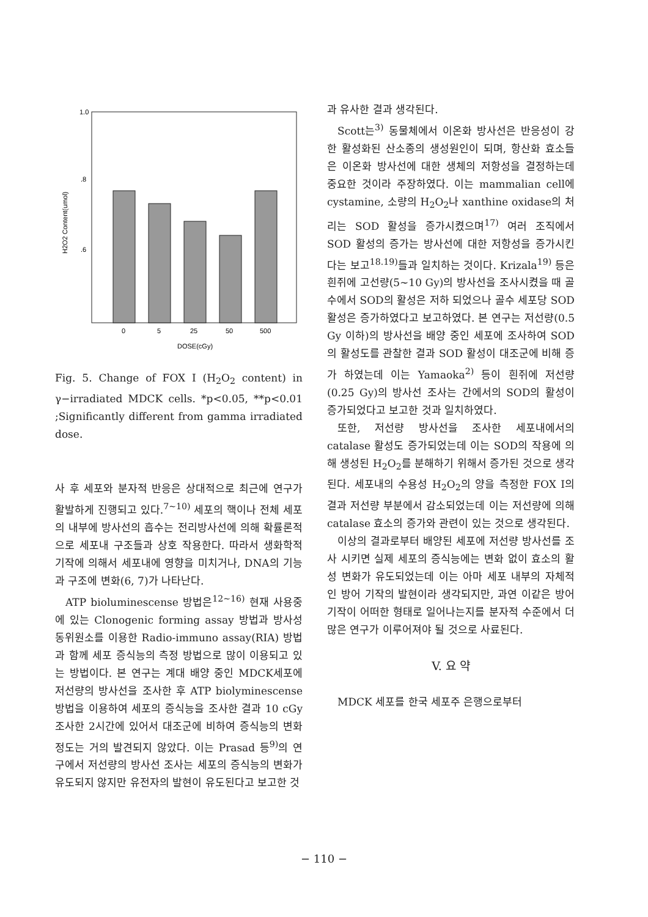1.0
.8
.6
H2O2 Content(umol)
0
5
25
50
500
DOSE(cGy)
Fig. 5. Change of FOX I (H<sub>2</sub>O<sub>2</sub> content) in γ−irradiated MDCK cells. *p<0.05, **p<0.01 ;Significantly different from gamma irradiated dose.
사 후 세포와 분자적 반응은 상대적으로 최근에 연구가 활발하게 진행되고 있다.<sup>7~10)</sup> 세포의 핵이나 전체 세포의 내부에 방사선의 흡수는 전리방사선에 의해 확률론적으로 세포내 구조들과 상호 작용한다. 따라서 생화학적 기작에 의해서 세포내에 영향을 미치거나, DNA의 기능과 구조에 변화(6, 7)가 나타난다.
ATP bioluminescense 방법은<sup>12~16)</sup> 현재 사용중에 있는 Clonogenic forming assay 방법과 방사성 동위원소를 이용한 Radio-immuno assay(RIA) 방법과 함께 세포 증식능의 측정 방법으로 많이 이용되고 있는 방법이다. 본 연구는 계대 배양 중인 MDCK세포에 저선량의 방사선을 조사한 후 ATP biolyminescense 방법을 이용하여 세포의 증식능을 조사한 결과 10 cGy 조사한 2시간에 있어서 대조군에 비하여 증식능의 변화 정도는 거의 발견되지 않았다. 이는 Prasad 등<sup>9)</sup>의 연구에서 저선량의 방사선 조사는 세포의 증식능의 변화가 유도되지 않지만 유전자의 발현이 유도된다고 보고한 것
과 유사한 결과 생각된다.
Scott는<sup>3)</sup> 동물체에서 이온화 방사선은 반응성이 강한 활성화된 산소종의 생성원인이 되며, 항산화 효소들은 이온화 방사선에 대한 생체의 저항성을 결정하는데 중요한 것이라 주장하였다. 이는 mammalian cell에 cystamine, 소량의 H<sub>2</sub>O<sub>2</sub>나 xanthine oxidase의 처리는 SOD 활성을 증가시켰으며<sup>17)</sup> 여러 조직에서 SOD 활성의 증가는 방사선에 대한 저항성을 증가시킨다는 보고<sup>18.19)</sup>들과 일치하는 것이다. Krizala<sup>19)</sup> 등은 흰쥐에 고선량(5~10 Gy)의 방사선을 조사시켰을 때 골수에서 SOD의 활성은 저하 되었으나 골수 세포당 SOD 활성은 증가하였다고 보고하였다. 본 연구는 저선량(0.5 Gy 이하)의 방사선을 배양 중인 세포에 조사하여 SOD의 활성도를 관찰한 결과 SOD 활성이 대조군에 비해 증가 하였는데 이는 Yamaoka<sup>2)</sup> 등이 흰쥐에 저선량(0.25 Gy)의 방사선 조사는 간에서의 SOD의 활성이 증가되었다고 보고한 것과 일치하였다.
또한, 저선량 방사선을 조사한 세포내에서의 catalase 활성도 증가되었는데 이는 SOD의 작용에 의해 생성된 H<sub>2</sub>O<sub>2</sub>를 분해하기 위해서 증가된 것으로 생각된다. 세포내의 수용성 H<sub>2</sub>O<sub>2</sub>의 양을 측정한 FOX I의 결과 저선량 부분에서 감소되었는데 이는 저선량에 의해 catalase 효소의 증가와 관련이 있는 것으로 생각된다.
이상의 결과로부터 배양된 세포에 저선량 방사선를 조사 시키면 실제 세포의 증식능에는 변화 없이 효소의 활성 변화가 유도되었는데 이는 아마 세포 내부의 자체적인 방어 기작의 발현이라 생각되지만, 과연 이같은 방어 기작이 어떠한 형태로 일어나는지를 분자적 수준에서 더 많은 연구가 이루어져야 될 것으로 사료된다.
V. 요 약
MDCK 세포를 한국 세포주 은행으로부터
− 110 −